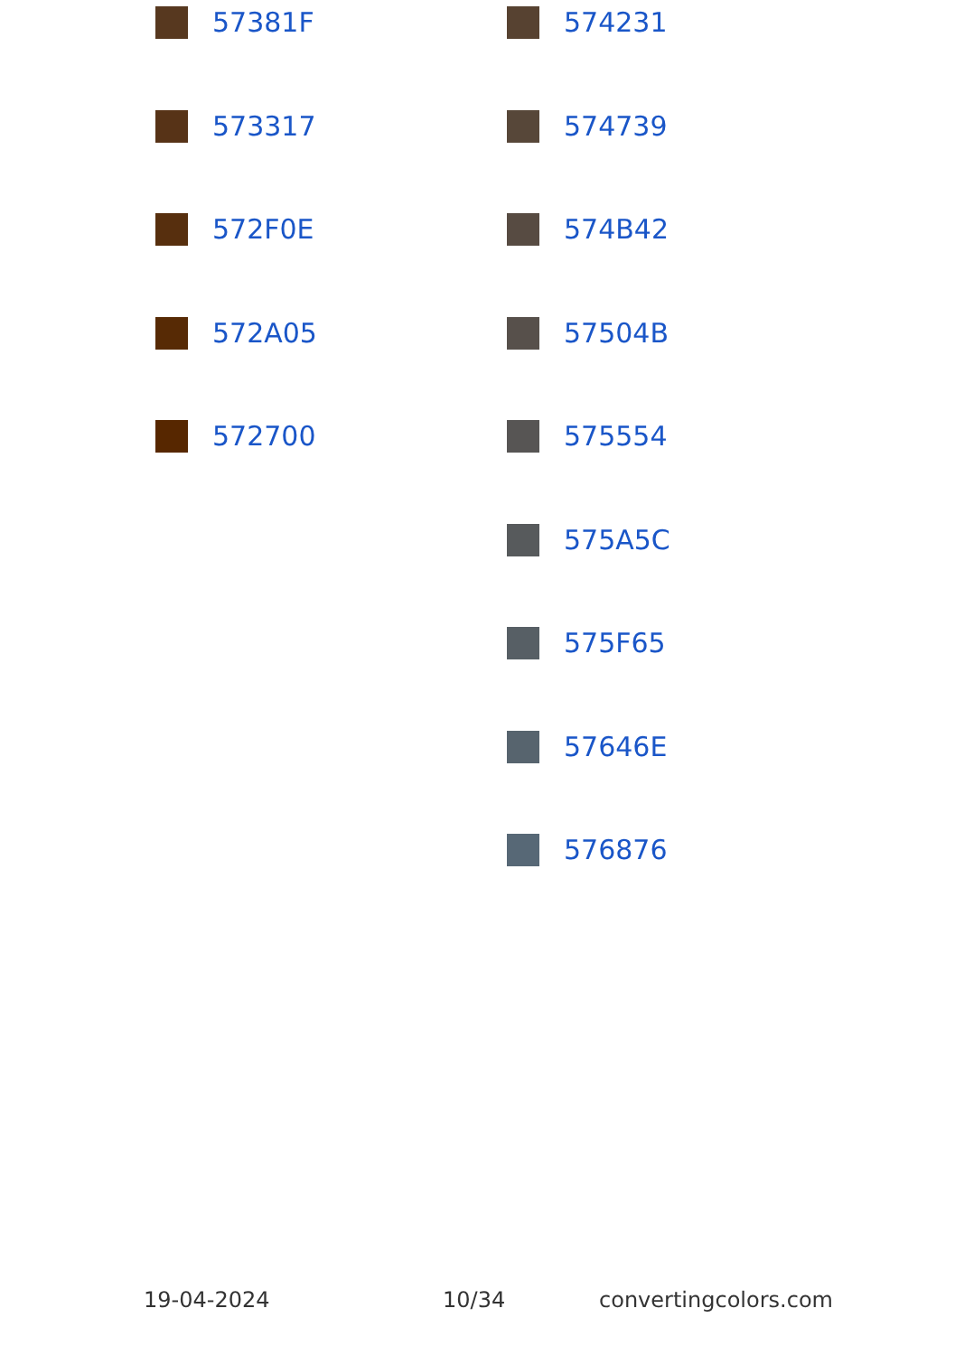57381F
573317
572F0E
572A05
572700
574231
574739
574B42
57504B
575554
575A5C
575F65
57646E
576876
19-04-2024 10/34 convertingcolors.com